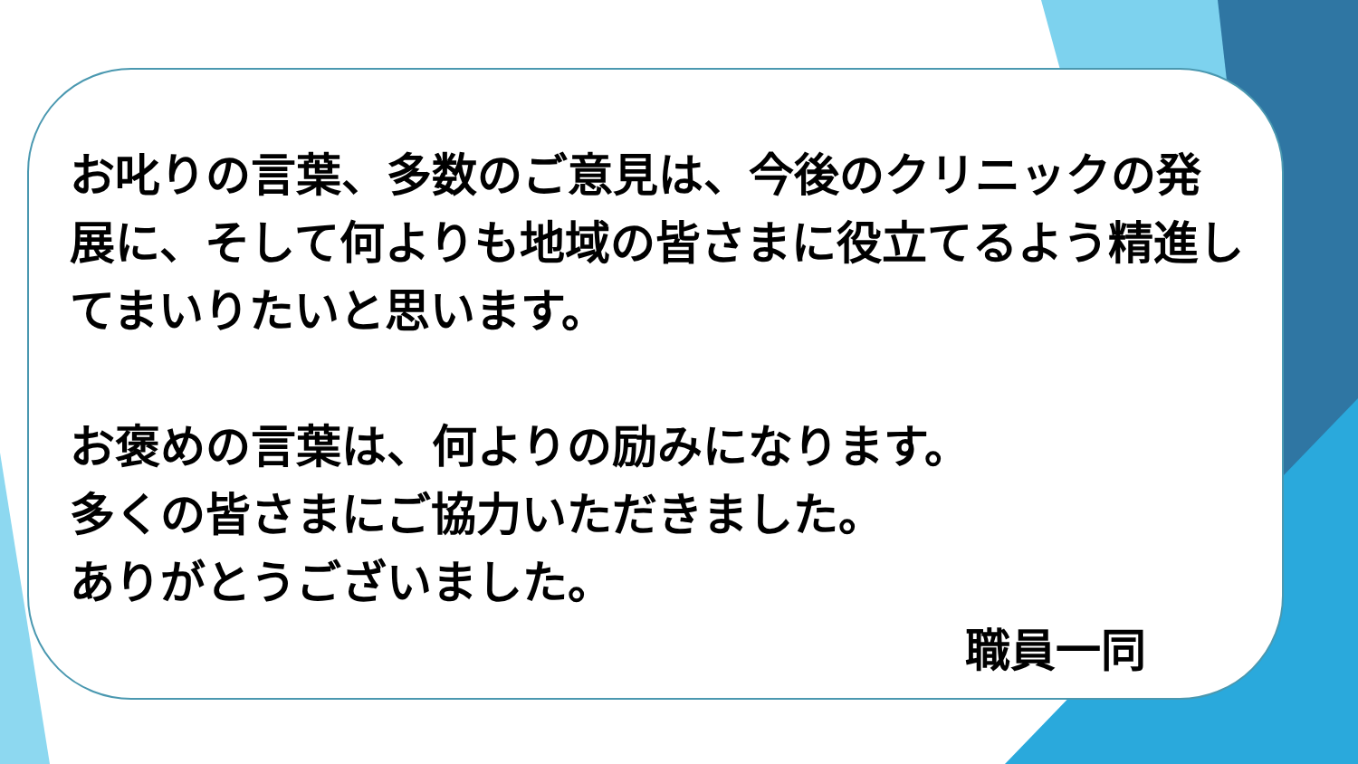お叱りの言葉、多数のご意見は、今後のクリニックの発展に、そして何よりも地域の皆さまに役立てるよう精進してまいりたいと思います。
お褒めの言葉は、何よりの励みになります。
多くの皆さまにご協力いただきました。
ありがとうございました。
職員一同